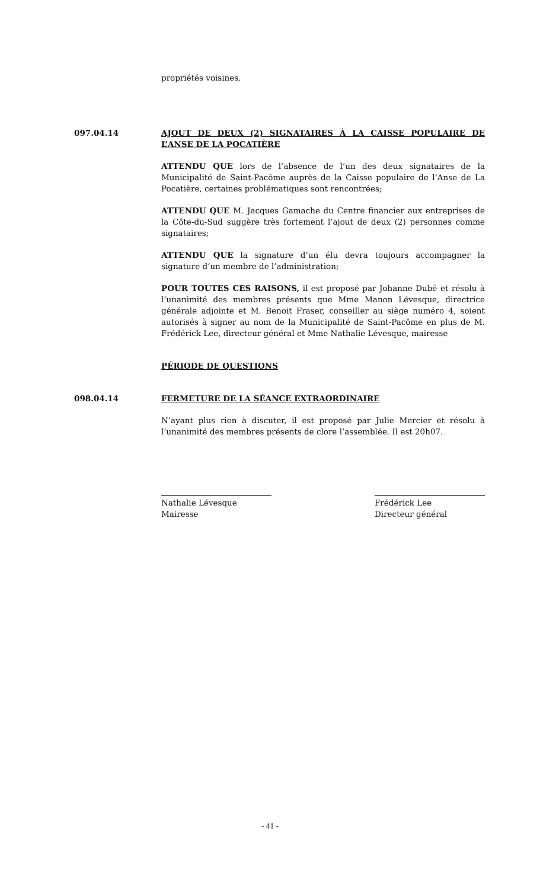propriétés voisines.
097.04.14 AJOUT DE DEUX (2) SIGNATAIRES À LA CAISSE POPULAIRE DE L’ANSE DE LA POCATIÈRE
ATTENDU QUE lors de l’absence de l’un des deux signataires de la Municipalité de Saint-Pacôme auprès de la Caisse populaire de l’Anse de La Pocatière, certaines problématiques sont rencontrées;
ATTENDU QUE M. Jacques Gamache du Centre financier aux entreprises de la Côte-du-Sud suggère très fortement l’ajout de deux (2) personnes comme signataires;
ATTENDU QUE la signature d’un élu devra toujours accompagner la signature d’un membre de l’administration;
POUR TOUTES CES RAISONS, il est proposé par Johanne Dubé et résolu à l’unanimité des membres présents que Mme Manon Lévesque, directrice générale adjointe et M. Benoit Fraser, conseiller au siège numéro 4, soient autorisés à signer au nom de la Municipalité de Saint-Pacôme en plus de M. Frédérick Lee, directeur général et Mme Nathalie Lévesque, mairesse
PÉRIODE DE QUESTIONS
098.04.14 FERMETURE DE LA SÉANCE EXTRAORDINAIRE
N’ayant plus rien à discuter, il est proposé par Julie Mercier et résolu à l’unanimité des membres présents de clore l’assemblée. Il est 20h07.
Nathalie Lévesque
Mairesse
Frédérick Lee
Directeur général
- 41 -